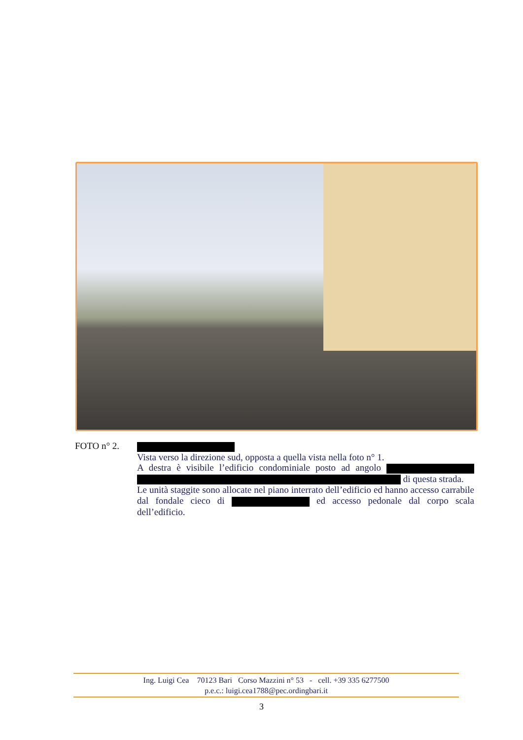FOTO n° 2.
Vista verso la direzione sud, opposta a quella vista nella foto n° 1.
A destra è visibile l’edificio condominiale posto ad angolo di questa strada.
Le unità staggite sono allocate nel piano interrato dell’edificio ed hanno accesso carrabile dal fondale cieco di ed accesso pedonale dal corpo scala dell’edificio.
Ing. Luigi Cea 70123 Bari Corso Mazzini n° 53 - cell. +39 335 6277500
p.e.c.: luigi.cea1788@pec.ordingbari.it
3